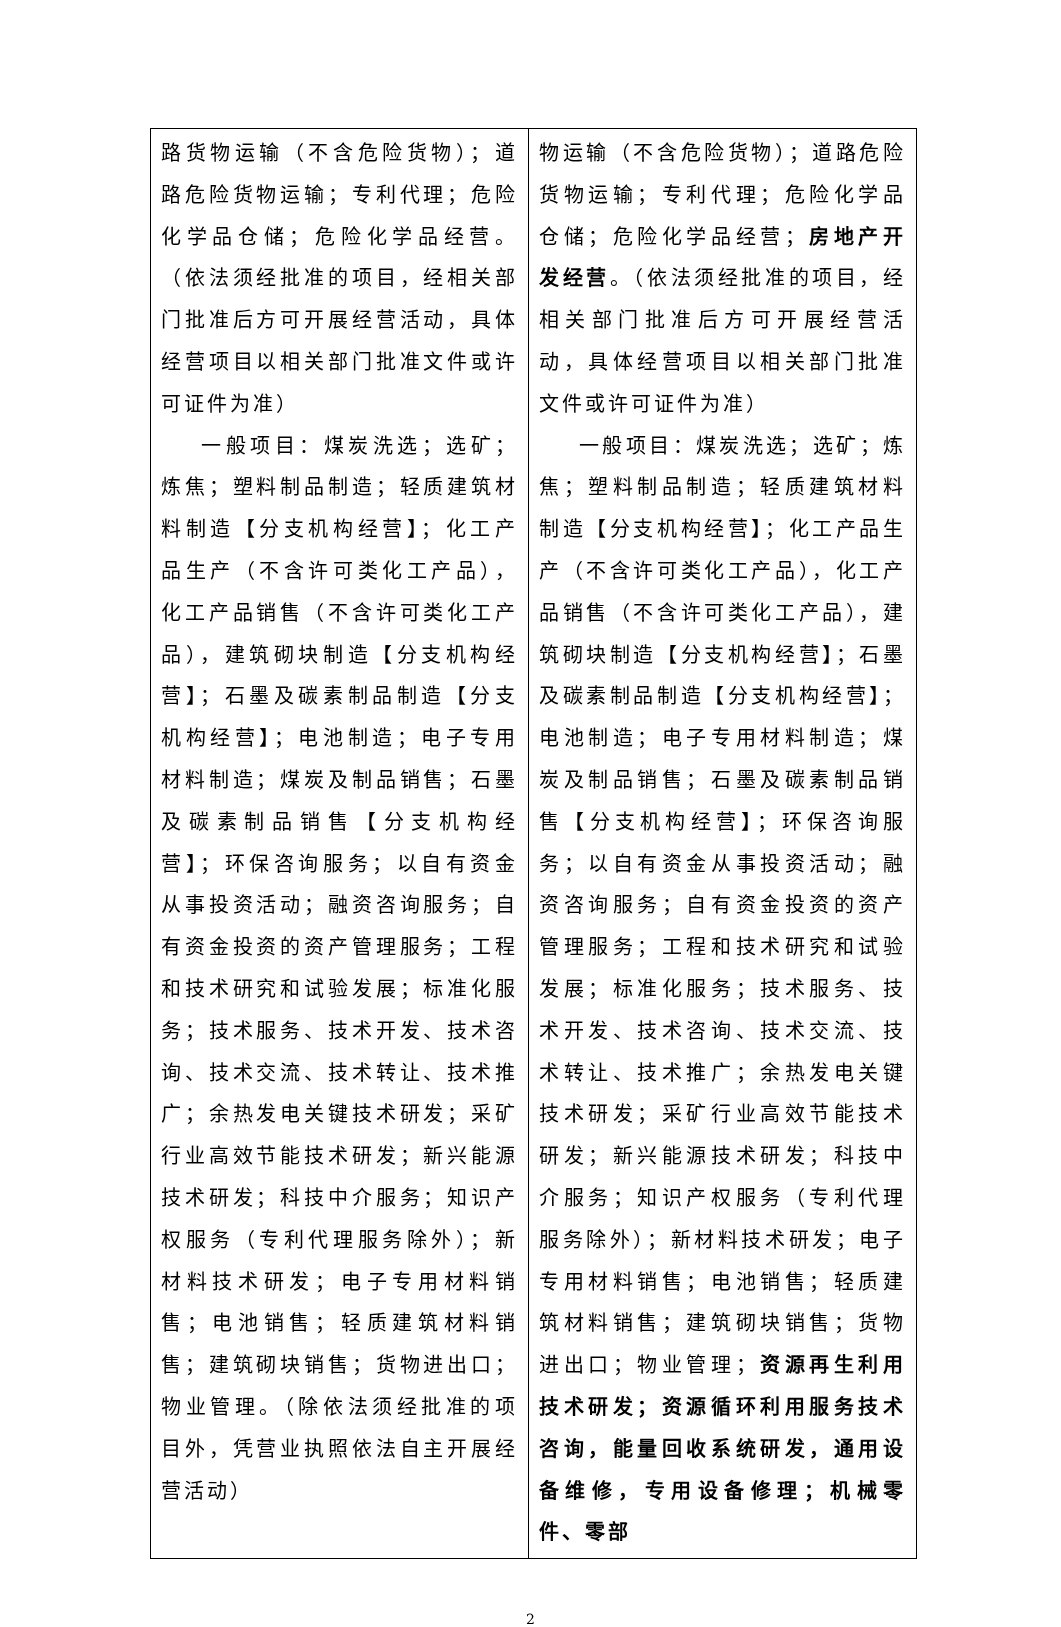| 路货物运输（不含危险货物）；道路危险货物运输；专利代理；危险化学品仓储；危险化学品经营。（依法须经批准的项目，经相关部门批准后方可开展经营活动，具体经营项目以相关部门批准文件或许可证件为准） 一般项目：煤炭洗选；选矿；炼焦；塑料制品制造；轻质建筑材料制造【分支机构经营】；化工产品生产（不含许可类化工产品），化工产品销售（不含许可类化工产品），建筑砌块制造【分支机构经营】；石墨及碳素制品制造【分支机构经营】；电池制造；电子专用材料制造；煤炭及制品销售；石墨及碳素制品销售【分支机构经营】；环保咨询服务；以自有资金从事投资活动；融资咨询服务；自有资金投资的资产管理服务；工程和技术研究和试验发展；标准化服务；技术服务、技术开发、技术咨询、技术交流、技术转让、技术推广；余热发电关键技术研发；采矿行业高效节能技术研发；新兴能源技术研发；科技中介服务；知识产权服务（专利代理服务除外）；新材料技术研发；电子专用材料销售；电池销售；轻质建筑材料销售；建筑砌块销售；货物进出口；物业管理。（除依法须经批准的项目外，凭营业执照依法自主开展经营活动） | 物运输（不含危险货物）；道路危险货物运输；专利代理；危险化学品仓储；危险化学品经营； 房地产开发经营 。（依法须经批准的项目，经相关部门批准后方可开展经营活动，具体经营项目以相关部门批准文件或许可证件为准） 一般项目：煤炭洗选；选矿；炼焦；塑料制品制造；轻质建筑材料制造【分支机构经营】；化工产品生产（不含许可类化工产品），化工产品销售（不含许可类化工产品），建筑砌块制造【分支机构经营】；石墨及碳素制品制造【分支机构经营】；电池制造；电子专用材料制造；煤炭及制品销售；石墨及碳素制品销售【分支机构经营】；环保咨询服务；以自有资金从事投资活动；融资咨询服务；自有资金投资的资产管理服务；工程和技术研究和试验发展；标准化服务；技术服务、技术开发、技术咨询、技术交流、技术转让、技术推广；余热发电关键技术研发；采矿行业高效节能技术研发；新兴能源技术研发；科技中介服务；知识产权服务（专利代理服务除外）；新材料技术研发；电子专用材料销售；电池销售；轻质建筑材料销售；建筑砌块销售；货物进出口；物业管理； 资源再生利用技术研发；资源循环利用服务技术咨询，能量回收系统研发，通用设备维修，专用设备修理；机械零件、零部 |
2